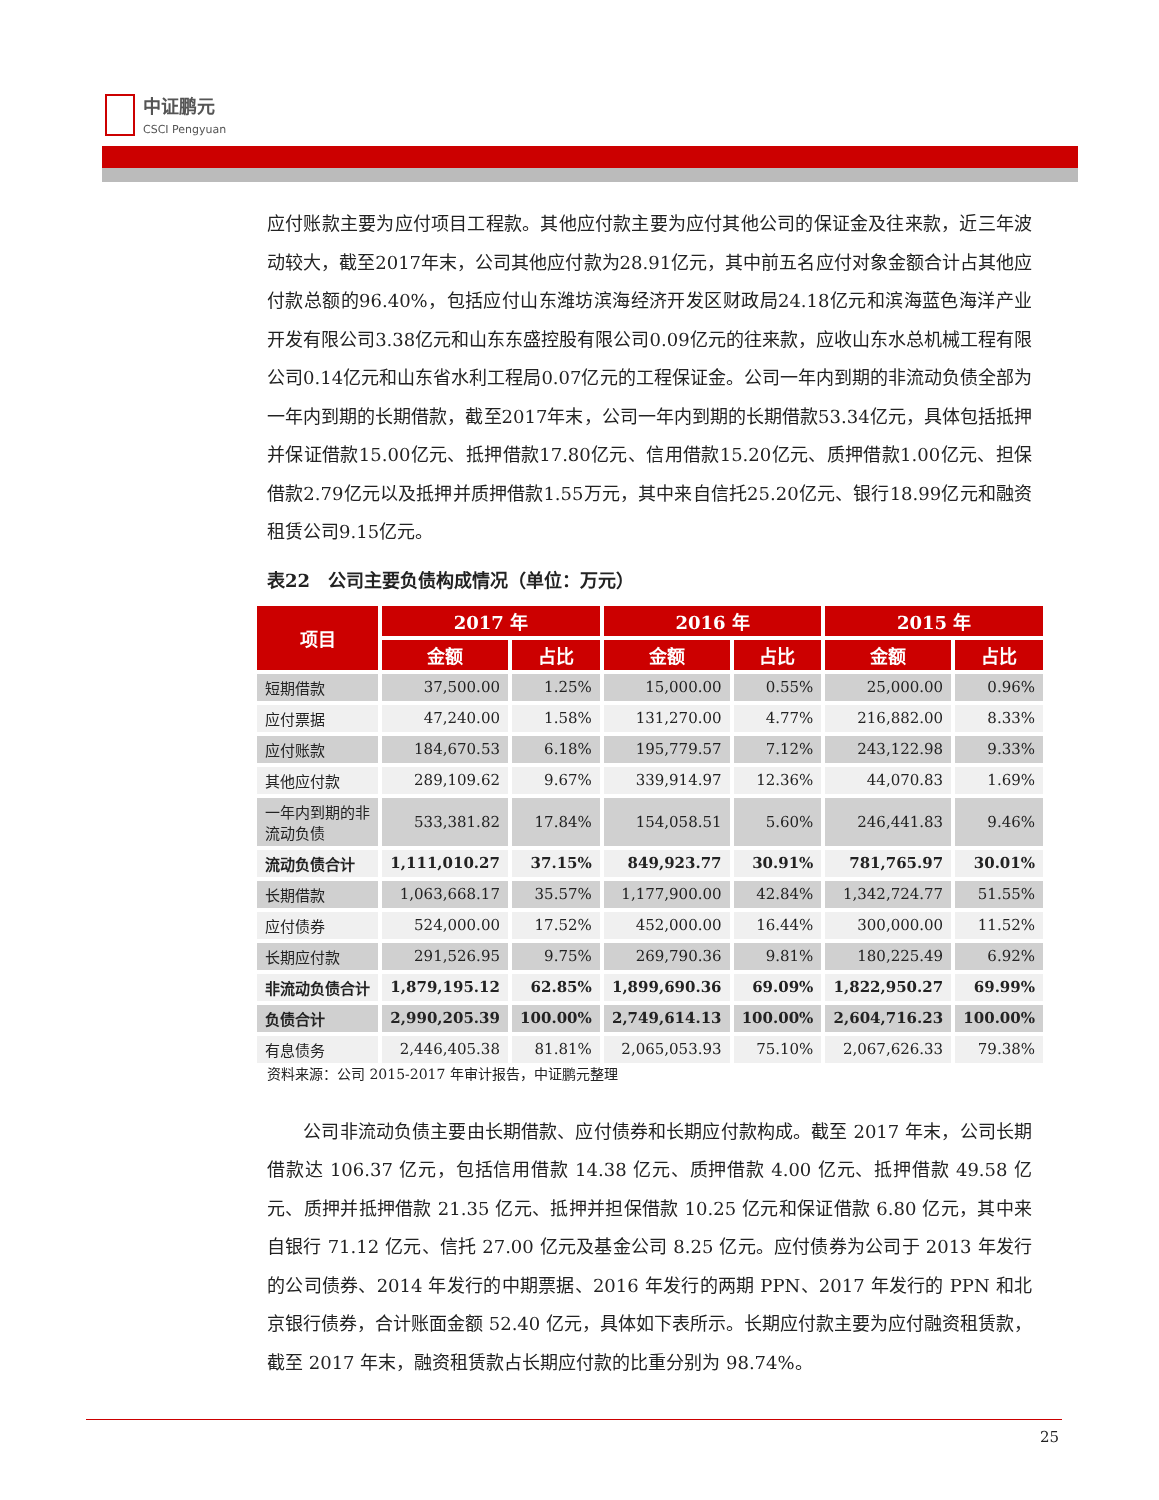中证鹏元
CSCI Pengyuan
应付账款主要为应付项目工程款。其他应付款主要为应付其他公司的保证金及往来款，近三年波动较大，截至2017年末，公司其他应付款为28.91亿元，其中前五名应付对象金额合计占其他应付款总额的96.40%，包括应付山东潍坊滨海经济开发区财政局24.18亿元和滨海蓝色海洋产业开发有限公司3.38亿元和山东东盛控股有限公司0.09亿元的往来款，应收山东水总机械工程有限公司0.14亿元和山东省水利工程局0.07亿元的工程保证金。公司一年内到期的非流动负债全部为一年内到期的长期借款，截至2017年末，公司一年内到期的长期借款53.34亿元，具体包括抵押并保证借款15.00亿元、抵押借款17.80亿元、信用借款15.20亿元、质押借款1.00亿元、担保借款2.79亿元以及抵押并质押借款1.55万元，其中来自信托25.20亿元、银行18.99亿元和融资租赁公司9.15亿元。
表22　公司主要负债构成情况（单位：万元）
| 项目 | 2017 年 | | 2016 年 | | 2015 年 | |
| --- | --- | --- | --- | --- | --- | --- |
| | 金额 | 占比 | 金额 | 占比 | 金额 | 占比 |
| 短期借款 | 37,500.00 | 1.25% | 15,000.00 | 0.55% | 25,000.00 | 0.96% |
| 应付票据 | 47,240.00 | 1.58% | 131,270.00 | 4.77% | 216,882.00 | 8.33% |
| 应付账款 | 184,670.53 | 6.18% | 195,779.57 | 7.12% | 243,122.98 | 9.33% |
| 其他应付款 | 289,109.62 | 9.67% | 339,914.97 | 12.36% | 44,070.83 | 1.69% |
| 一年内到期的非 流动负债 | 533,381.82 | 17.84% | 154,058.51 | 5.60% | 246,441.83 | 9.46% |
| 流动负债合计 | 1,111,010.27 | 37.15% | 849,923.77 | 30.91% | 781,765.97 | 30.01% |
| 长期借款 | 1,063,668.17 | 35.57% | 1,177,900.00 | 42.84% | 1,342,724.77 | 51.55% |
| 应付债券 | 524,000.00 | 17.52% | 452,000.00 | 16.44% | 300,000.00 | 11.52% |
| 长期应付款 | 291,526.95 | 9.75% | 269,790.36 | 9.81% | 180,225.49 | 6.92% |
| 非流动负债合计 | 1,879,195.12 | 62.85% | 1,899,690.36 | 69.09% | 1,822,950.27 | 69.99% |
| 负债合计 | 2,990,205.39 | 100.00% | 2,749,614.13 | 100.00% | 2,604,716.23 | 100.00% |
| 有息债务 | 2,446,405.38 | 81.81% | 2,065,053.93 | 75.10% | 2,067,626.33 | 79.38% |
资料来源：公司 2015-2017 年审计报告，中证鹏元整理
　　公司非流动负债主要由长期借款、应付债券和长期应付款构成。截至 2017 年末，公司长期借款达 106.37 亿元，包括信用借款 14.38 亿元、质押借款 4.00 亿元、抵押借款 49.58 亿元、质押并抵押借款 21.35 亿元、抵押并担保借款 10.25 亿元和保证借款 6.80 亿元，其中来自银行 71.12 亿元、信托 27.00 亿元及基金公司 8.25 亿元。应付债券为公司于 2013 年发行的公司债券、2014 年发行的中期票据、2016 年发行的两期 PPN、2017 年发行的 PPN 和北京银行债券，合计账面金额 52.40 亿元，具体如下表所示。长期应付款主要为应付融资租赁款，截至 2017 年末，融资租赁款占长期应付款的比重分别为 98.74%。
25